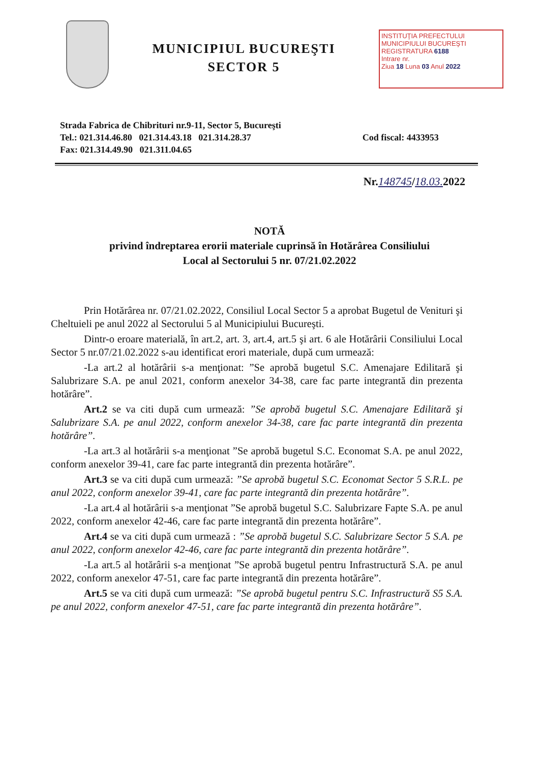MUNICIPIUL BUCUREŞTI
SECTOR 5
INSTITUŢIA PREFECTULUI
MUNICIPIULUI BUCUREŞTI
REGISTRATURA 6188
Intrare nr.
Ziua 18 Luna 03 Anul 2022
Strada Fabrica de Chibrituri nr.9-11, Sector 5, Bucureşti
Tel.: 021.314.46.80 021.314.43.18 021.314.28.37
Fax: 021.314.49.90 021.311.04.65
Cod fiscal: 4433953
Nr.148745/18.03. 2022
NOTĂ
privind îndreptarea erorii materiale cuprinsă în Hotărârea Consiliului
Local al Sectorului 5 nr. 07/21.02.2022
Prin Hotărârea nr. 07/21.02.2022, Consiliul Local Sector 5 a aprobat Bugetul de Venituri şi Cheltuieli pe anul 2022 al Sectorului 5 al Municipiului Bucureşti.
Dintr-o eroare materială, în art.2, art. 3, art.4, art.5 şi art. 6 ale Hotărârii Consiliului Local Sector 5 nr.07/21.02.2022 s-au identificat erori materiale, după cum urmează:
-La art.2 al hotărârii s-a menţionat: ”Se aprobă bugetul S.C. Amenajare Edilitară şi Salubrizare S.A. pe anul 2021, conform anexelor 34-38, care fac parte integrantă din prezenta hotărâre”.
Art.2 se va citi după cum urmează: ”Se aprobă bugetul S.C. Amenajare Edilitară şi Salubrizare S.A. pe anul 2022, conform anexelor 34-38, care fac parte integrantă din prezenta hotărâre”.
-La art.3 al hotărârii s-a menţionat ”Se aprobă bugetul S.C. Economat S.A. pe anul 2022, conform anexelor 39-41, care fac parte integrantă din prezenta hotărâre”.
Art.3 se va citi după cum urmează: ”Se aprobă bugetul S.C. Economat Sector 5 S.R.L. pe anul 2022, conform anexelor 39-41, care fac parte integrantă din prezenta hotărâre”.
-La art.4 al hotărârii s-a menţionat ”Se aprobă bugetul S.C. Salubrizare Fapte S.A. pe anul 2022, conform anexelor 42-46, care fac parte integrantă din prezenta hotărâre”.
Art.4 se va citi după cum urmează : ”Se aprobă bugetul S.C. Salubrizare Sector 5 S.A. pe anul 2022, conform anexelor 42-46, care fac parte integrantă din prezenta hotărâre”.
-La art.5 al hotărârii s-a menţionat ”Se aprobă bugetul pentru Infrastructură S.A. pe anul 2022, conform anexelor 47-51, care fac parte integrantă din prezenta hotărâre”.
Art.5 se va citi după cum urmează: ”Se aprobă bugetul pentru S.C. Infrastructură S5 S.A. pe anul 2022, conform anexelor 47-51, care fac parte integrantă din prezenta hotărâre”.